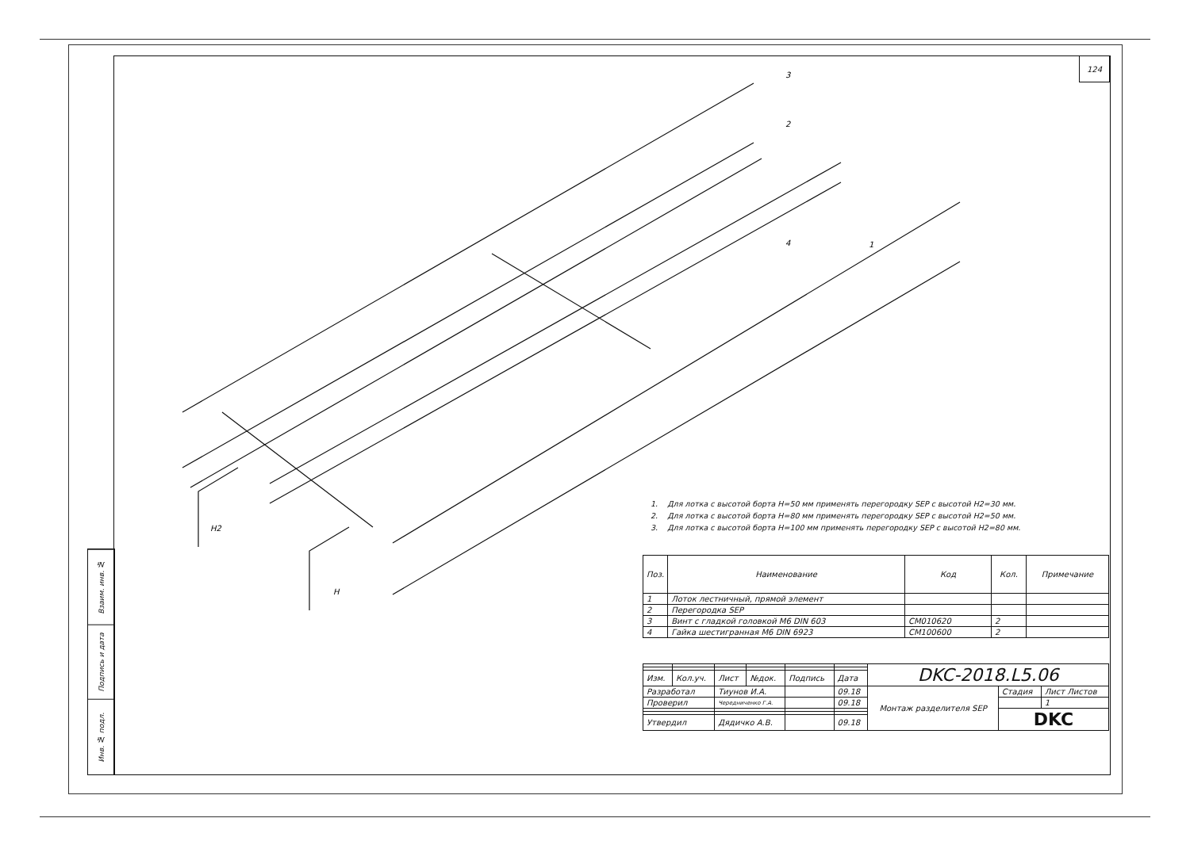124
Взаим. инв. №
Подпись и дата
Инв. № подл.
3
2
4
1
H2
H
1. Для лотка с высотой борта H=50 мм применять перегородку SEP с высотой H2=30 мм.
2. Для лотка с высотой борта H=80 мм применять перегородку SEP с высотой H2=50 мм.
3. Для лотка с высотой борта H=100 мм применять перегородку SEP с высотой H2=80 мм.
| Поз. | Наименование | Код | Кол. | Примечание |
| --- | --- | --- | --- | --- |
| 1 | Лоток лестничный, прямой элемент | | | |
| 2 | Перегородка SEP | | | |
| 3 | Винт с гладкой головкой М6 DIN 603 | CM010620 | 2 | |
| 4 | Гайка шестигранная М6 DIN 6923 | CM100600 | 2 | |
| | | | | | | DKC-2018.L5.06 | | |
| Изм. | Кол.уч. | Лист | №док. | Подпись | Дата | | | |
| Разработал | | Тиунов И.А. | | | 09.18 | Монтаж разделителя SEP | Стадия | Лист Листов |
| Проверил | | Чередниченко Г.А. | | | 09.18 | | | 1 |
| | | | | | | | DKC | |
| Утвердил | | Дядичко А.В. | | | 09.18 | | | |